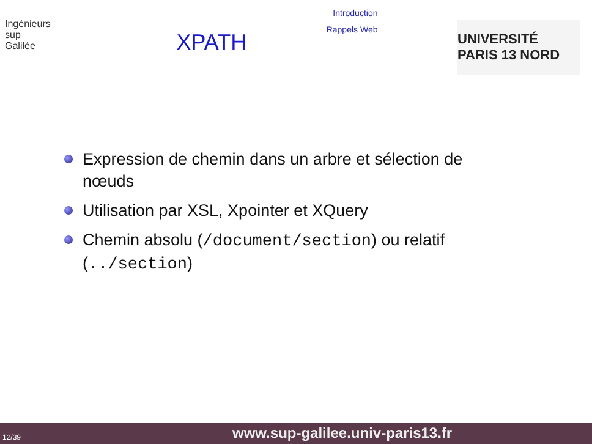Ingénieurs
sup
Galilée
XPATH
Introduction
Rappels Web
UNIVERSITÉ PARIS 13 NORD
Expression de chemin dans un arbre et sélection de nœuds
Utilisation par XSL, Xpointer et XQuery
Chemin absolu (/document/section) ou relatif (../section)
12/39 www.sup-galilee.univ-paris13.fr